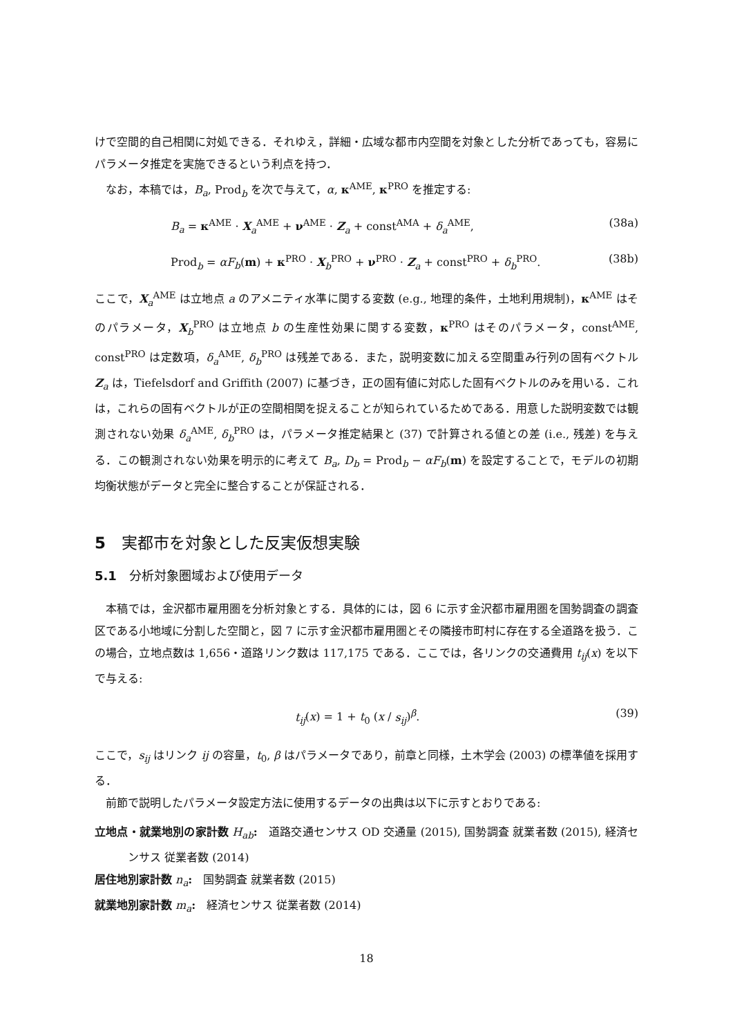けで空間的自己相関に対処できる．それゆえ，詳細・広域な都市内空間を対象とした分析であっても，容易にパラメータ推定を実施できるという利点を持つ．
なお，本稿では，B<sub>a</sub>, Prod<sub>b</sub> を次で与えて，α, κ<sup>AME</sup>, κ<sup>PRO</sup> を推定する:
B<sub>a</sub> = κ<sup>AME</sup> · X<sub>a</sub><sup>AME</sup> + ν<sup>AME</sup> · Z<sub>a</sub> + const<sup>AMA</sup> + δ<sub>a</sub><sup>AME</sup>, (38a)
Prod<sub>b</sub> = αF<sub>b</sub>(m) + κ<sup>PRO</sup> · X<sub>b</sub><sup>PRO</sup> + ν<sup>PRO</sup> · Z<sub>a</sub> + const<sup>PRO</sup> + δ<sub>b</sub><sup>PRO</sup>. (38b)
ここで，X<sub>a</sub><sup>AME</sup> は立地点 a のアメニティ水準に関する変数 (e.g., 地理的条件，土地利用規制)，κ<sup>AME</sup> はそのパラメータ，X<sub>b</sub><sup>PRO</sup> は立地点 b の生産性効果に関する変数，κ<sup>PRO</sup> はそのパラメータ，const<sup>AME</sup>, const<sup>PRO</sup> は定数項，δ<sub>a</sub><sup>AME</sup>, δ<sub>b</sub><sup>PRO</sup> は残差である．また，説明変数に加える空間重み行列の固有ベクトル Z<sub>a</sub> は，Tiefelsdorf and Griffith (2007) に基づき，正の固有値に対応した固有ベクトルのみを用いる．これは，これらの固有ベクトルが正の空間相関を捉えることが知られているためである．用意した説明変数では観測されない効果 δ<sub>a</sub><sup>AME</sup>, δ<sub>b</sub><sup>PRO</sup> は，パラメータ推定結果と (37) で計算される値との差 (i.e., 残差) を与える．この観測されない効果を明示的に考えて B<sub>a</sub>, D<sub>b</sub> = Prod<sub>b</sub> − αF<sub>b</sub>(m) を設定することで，モデルの初期均衡状態がデータと完全に整合することが保証される．
5　実都市を対象とした反実仮想実験
5.1　分析対象圏域および使用データ
本稿では，金沢都市雇用圏を分析対象とする．具体的には，図 6 に示す金沢都市雇用圏を国勢調査の調査区である小地域に分割した空間と，図 7 に示す金沢都市雇用圏とその隣接市町村に存在する全道路を扱う．この場合，立地点数は 1,656・道路リンク数は 117,175 である．ここでは，各リンクの交通費用 t<sub>ij</sub>(x) を以下で与える:
t<sub>ij</sub>(x) = 1 + t<sub>0</sub> (x / s<sub>ij</sub>)<sup>β</sup>. (39)
ここで，s<sub>ij</sub> はリンク ij の容量，t<sub>0</sub>, β はパラメータであり，前章と同様，土木学会 (2003) の標準値を採用する．
前節で説明したパラメータ設定方法に使用するデータの出典は以下に示すとおりである:
立地点・就業地別の家計数 H<sub>ab</sub>:　道路交通センサス OD 交通量 (2015), 国勢調査 就業者数 (2015), 経済センサス 従業者数 (2014)
居住地別家計数 n<sub>a</sub>:　国勢調査 就業者数 (2015)
就業地別家計数 m<sub>a</sub>:　経済センサス 従業者数 (2014)
18